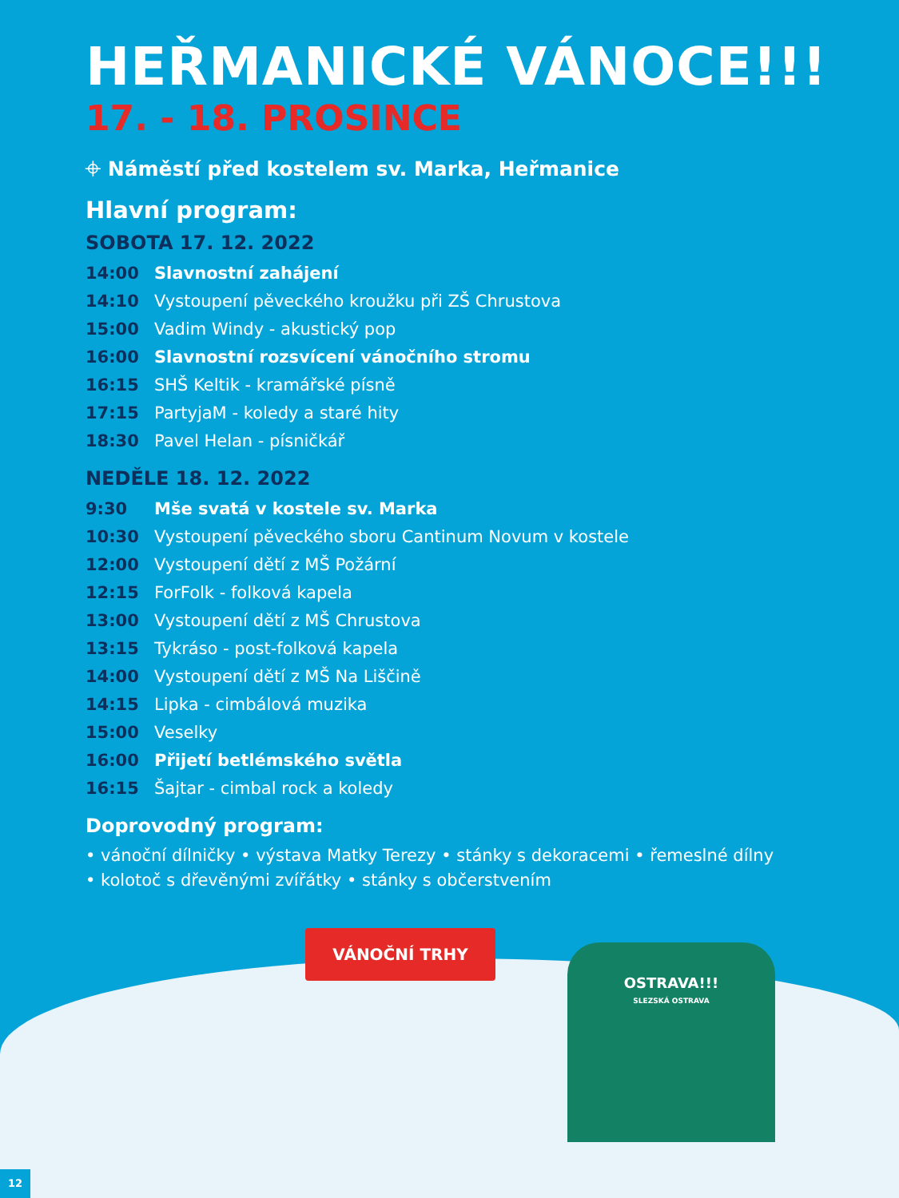HEŘMANICKÉ VÁNOCE!!!
17. - 18. PROSINCE
⌖ Náměstí před kostelem sv. Marka, Heřmanice
Hlavní program:
SOBOTA 17. 12. 2022
14:00 Slavnostní zahájení
14:10 Vystoupení pěveckého kroužku při ZŠ Chrustova
15:00 Vadim Windy - akustický pop
16:00 Slavnostní rozsvícení vánočního stromu
16:15 SHŠ Keltik - kramářské písně
17:15 PartyjaM - koledy a staré hity
18:30 Pavel Helan - písničkář
NEDĚLE 18. 12. 2022
9:30 Mše svatá v kostele sv. Marka
10:30 Vystoupení pěveckého sboru Cantinum Novum v kostele
12:00 Vystoupení dětí z MŠ Požární
12:15 ForFolk - folková kapela
13:00 Vystoupení dětí z MŠ Chrustova
13:15 Tykráso - post-folková kapela
14:00 Vystoupení dětí z MŠ Na Liščině
14:15 Lipka - cimbálová muzika
15:00 Veselky
16:00 Přijetí betlémského světla
16:15 Šajtar - cimbal rock a koledy
Doprovodný program:
• vánoční dílničky • výstava Matky Terezy • stánky s dekoracemi • řemeslné dílny
• kolotoč s dřevěnými zvířátky • stánky s občerstvením
VÁNOČNÍ TRHY
OSTRAVA!!!
SLEZSKÁ OSTRAVA
12